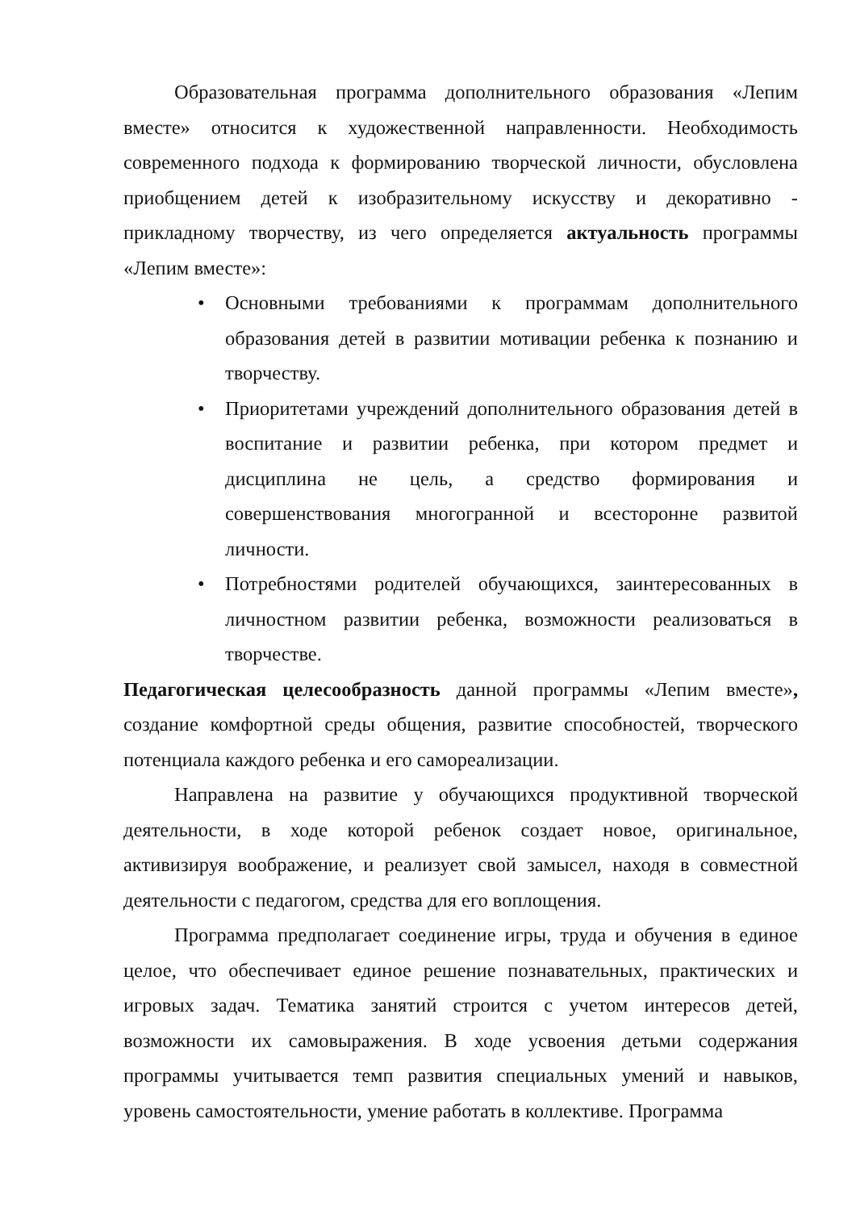Образовательная программа дополнительного образования «Лепим вместе» относится к художественной направленности. Необходимость современного подхода к формированию творческой личности, обусловлена приобщением детей к изобразительному искусству и декоративно - прикладному творчеству, из чего определяется актуальность программы «Лепим вместе»:
• Основными требованиями к программам дополнительного образования детей в развитии мотивации ребенка к познанию и творчеству.
• Приоритетами учреждений дополнительного образования детей в воспитание и развитии ребенка, при котором предмет и дисциплина не цель, а средство формирования и совершенствования многогранной и всесторонне развитой личности.
• Потребностями родителей обучающихся, заинтересованных в личностном развитии ребенка, возможности реализоваться в творчестве.
Педагогическая целесообразность данной программы «Лепим вместе», создание комфортной среды общения, развитие способностей, творческого потенциала каждого ребенка и его самореализации.
Направлена на развитие у обучающихся продуктивной творческой деятельности, в ходе которой ребенок создает новое, оригинальное, активизируя воображение, и реализует свой замысел, находя в совместной деятельности с педагогом, средства для его воплощения.
Программа предполагает соединение игры, труда и обучения в единое целое, что обеспечивает единое решение познавательных, практических и игровых задач. Тематика занятий строится с учетом интересов детей, возможности их самовыражения. В ходе усвоения детьми содержания программы учитывается темп развития специальных умений и навыков, уровень самостоятельности, умение работать в коллективе. Программа